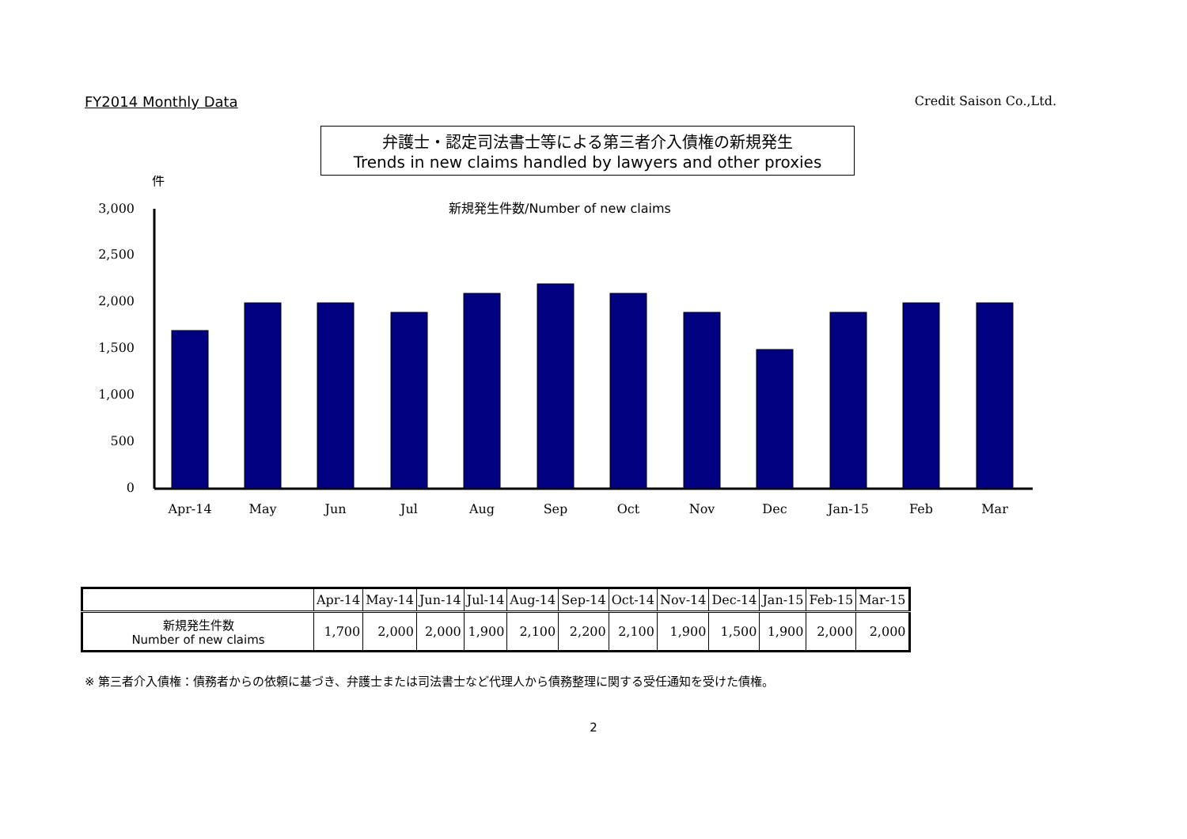FY2014 Monthly Data Credit Saison Co.,Ltd.
弁護士・認定司法書士等による第三者介入債権の新規発生
Trends in new claims handled by lawyers and other proxies
件
新規発生件数/Number of new claims
3,000
2,500
2,000
1,500
1,000
500
0
Apr-14
May
Jun
Jul
Aug
Sep
Oct
Nov
Dec
Jan-15
Feb
Mar
| | Apr-14 | May-14 | Jun-14 | Jul-14 | Aug-14 | Sep-14 | Oct-14 | Nov-14 | Dec-14 | Jan-15 | Feb-15 | Mar-15 |
| --- | --- | --- | --- | --- | --- | --- | --- | --- | --- | --- | --- | --- |
| 新規発生件数 Number of new claims | 1,700 | 2,000 | 2,000 | 1,900 | 2,100 | 2,200 | 2,100 | 1,900 | 1,500 | 1,900 | 2,000 | 2,000 |
※ 第三者介入債権：債務者からの依頼に基づき、弁護士または司法書士など代理人から債務整理に関する受任通知を受けた債権。
2